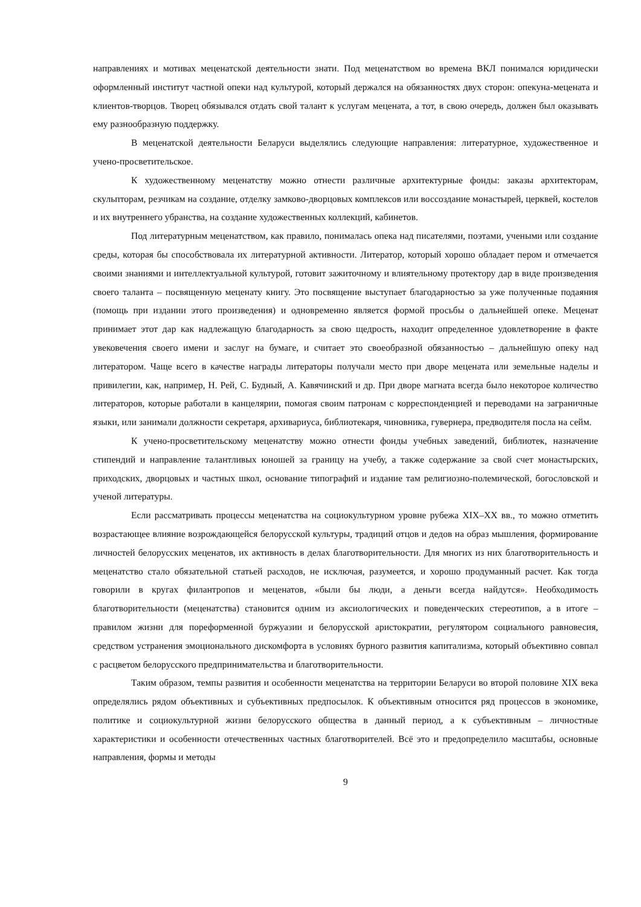направлениях и мотивах меценатской деятельности знати. Под меценатством во времена ВКЛ понимался юридически оформленный институт частной опеки над культурой, который держался на обязанностях двух сторон: опекуна-мецената и клиентов-творцов. Творец обязывался отдать свой талант к услугам мецената, а тот, в свою очередь, должен был оказывать ему разнообразную поддержку.
В меценатской деятельности Беларуси выделялись следующие направления: литературное, художественное и учено-просветительское.
К художественному меценатству можно отнести различные архитектурные фонды: заказы архитекторам, скульпторам, резчикам на создание, отделку замково-дворцовых комплексов или воссоздание монастырей, церквей, костелов и их внутреннего убранства, на создание художественных коллекций, кабинетов.
Под литературным меценатством, как правило, понималась опека над писателями, поэтами, учеными или создание среды, которая бы способствовала их литературной активности. Литератор, который хорошо обладает пером и отмечается своими знаниями и интеллектуальной культурой, готовит зажиточному и влиятельному протектору дар в виде произведения своего таланта – посвященную меценату книгу. Это посвящение выступает благодарностью за уже полученные подаяния (помощь при издании этого произведения) и одновременно является формой просьбы о дальнейшей опеке. Меценат принимает этот дар как надлежащую благодарность за свою щедрость, находит определенное удовлетворение в факте увековечения своего имени и заслуг на бумаге, и считает это своеобразной обязанностью – дальнейшую опеку над литератором. Чаще всего в качестве награды литераторы получали место при дворе мецената или земельные наделы и привилегии, как, например, Н. Рей, С. Будный, А. Кавячинский и др. При дворе магната всегда было некоторое количество литераторов, которые работали в канцелярии, помогая своим патронам с корреспонденцией и переводами на заграничные языки, или занимали должности секретаря, архивариуса, библиотекаря, чиновника, гувернера, предводителя посла на сейм.
К учено-просветительскому меценатству можно отнести фонды учебных заведений, библиотек, назначение стипендий и направление талантливых юношей за границу на учебу, а также содержание за свой счет монастырских, приходских, дворцовых и частных школ, основание типографий и издание там религиозно-полемической, богословской и ученой литературы.
Если рассматривать процессы меценатства на социокультурном уровне рубежа XIX–XX вв., то можно отметить возрастающее влияние возрождающейся белорусской культуры, традиций отцов и дедов на образ мышления, формирование личностей белорусских меценатов, их активность в делах благотворительности. Для многих из них благотворительность и меценатство стало обязательной статьей расходов, не исключая, разумеется, и хорошо продуманный расчет. Как тогда говорили в кругах филантропов и меценатов, «были бы люди, а деньги всегда найдутся». Необходимость благотворительности (меценатства) становится одним из аксиологических и поведенческих стереотипов, а в итоге – правилом жизни для пореформенной буржуазии и белорусской аристократии, регулятором социального равновесия, средством устранения эмоционального дискомфорта в условиях бурного развития капитализма, который объективно совпал с расцветом белорусского предпринимательства и благотворительности.
Таким образом, темпы развития и особенности меценатства на территории Беларуси во второй половине XIX века определялись рядом объективных и субъективных предпосылок. К объективным относится ряд процессов в экономике, политике и социокультурной жизни белорусского общества в данный период, а к субъективным – личностные характеристики и особенности отечественных частных благотворителей. Всё это и предопределило масштабы, основные направления, формы и методы
9